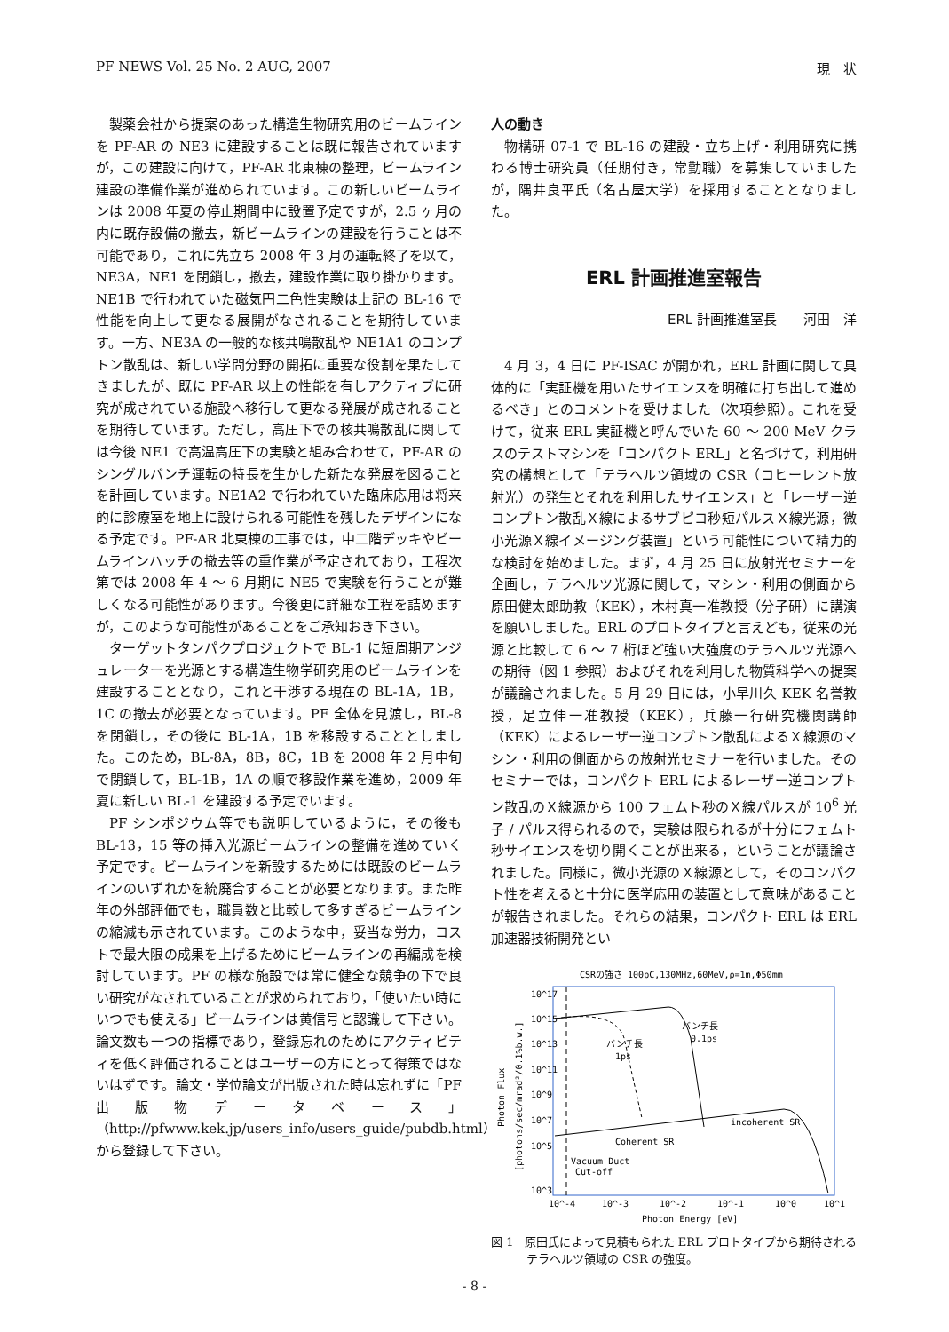PF NEWS Vol. 25 No. 2 AUG, 2007 現　状
製薬会社から提案のあった構造生物研究用のビームラインを PF-AR の NE3 に建設することは既に報告されていますが，この建設に向けて，PF-AR 北東棟の整理，ビームライン建設の準備作業が進められています。この新しいビームラインは 2008 年夏の停止期間中に設置予定ですが，2.5 ヶ月の内に既存設備の撤去，新ビームラインの建設を行うことは不可能であり，これに先立ち 2008 年 3 月の運転終了を以て，NE3A，NE1 を閉鎖し，撤去，建設作業に取り掛かります。NE1B で行われていた磁気円二色性実験は上記の BL-16 で性能を向上して更なる展開がなされることを期待しています。一方、NE3A の一般的な核共鳴散乱や NE1A1 のコンプトン散乱は、新しい学問分野の開拓に重要な役割を果たしてきましたが、既に PF-AR 以上の性能を有しアクティブに研究が成されている施設へ移行して更なる発展が成されることを期待しています。ただし，高圧下での核共鳴散乱に関しては今後 NE1 で高温高圧下の実験と組み合わせて，PF-AR のシングルバンチ運転の特長を生かした新たな発展を図ることを計画しています。NE1A2 で行われていた臨床応用は将来的に診療室を地上に設けられる可能性を残したデザインになる予定です。PF-AR 北東棟の工事では，中二階デッキやビームラインハッチの撤去等の重作業が予定されており，工程次第では 2008 年 4 ～ 6 月期に NE5 で実験を行うことが難しくなる可能性があります。今後更に詳細な工程を詰めますが，このような可能性があることをご承知おき下さい。
ターゲットタンパクプロジェクトで BL-1 に短周期アンジュレーターを光源とする構造生物学研究用のビームラインを建設することとなり，これと干渉する現在の BL-1A，1B，1C の撤去が必要となっています。PF 全体を見渡し，BL-8 を閉鎖し，その後に BL-1A，1B を移設することとしました。このため，BL-8A，8B，8C，1B を 2008 年 2 月中旬で閉鎖して，BL-1B，1A の順で移設作業を進め，2009 年夏に新しい BL-1 を建設する予定でいます。
PF シンポジウム等でも説明しているように，その後も BL-13，15 等の挿入光源ビームラインの整備を進めていく予定です。ビームラインを新設するためには既設のビームラインのいずれかを統廃合することが必要となります。また昨年の外部評価でも，職員数と比較して多すぎるビームラインの縮減も示されています。このような中，妥当な労力，コストで最大限の成果を上げるためにビームラインの再編成を検討しています。PF の様な施設では常に健全な競争の下で良い研究がなされていることが求められており，「使いたい時にいつでも使える」ビームラインは黄信号と認識して下さい。論文数も一つの指標であり，登録忘れのためにアクティビティを低く評価されることはユーザーの方にとって得策ではないはずです。論文・学位論文が出版された時は忘れずに「PF 出版物データベース」（http://pfwww.kek.jp/users_info/users_guide/pubdb.html）から登録して下さい。
人の動き
物構研 07-1 で BL-16 の建設・立ち上げ・利用研究に携わる博士研究員（任期付き，常勤職）を募集していましたが，隅井良平氏（名古屋大学）を採用することとなりました。
ERL 計画推進室報告
ERL 計画推進室長　　河田　洋
4 月 3，4 日に PF-ISAC が開かれ，ERL 計画に関して具体的に「実証機を用いたサイエンスを明確に打ち出して進めるべき」とのコメントを受けました（次項参照）。これを受けて，従来 ERL 実証機と呼んでいた 60 ～ 200 MeV クラスのテストマシンを「コンパクト ERL」と名づけて，利用研究の構想として「テラヘルツ領域の CSR（コヒーレント放射光）の発生とそれを利用したサイエンス」と「レーザー逆コンプトン散乱Ｘ線によるサブピコ秒短パルスＸ線光源，微小光源Ｘ線イメージング装置」という可能性について精力的な検討を始めました。まず，4 月 25 日に放射光セミナーを企画し，テラヘルツ光源に関して，マシン・利用の側面から原田健太郎助教（KEK），木村真一准教授（分子研）に講演を願いしました。ERL のプロトタイプと言えども，従来の光源と比較して 6 ～ 7 桁ほど強い大強度のテラヘルツ光源への期待（図 1 参照）およびそれを利用した物質科学への提案が議論されました。5 月 29 日には，小早川久 KEK 名誉教授，足立伸一准教授（KEK），兵藤一行研究機関講師（KEK）によるレーザー逆コンプトン散乱によるＸ線源のマシン・利用の側面からの放射光セミナーを行いました。そのセミナーでは，コンパクト ERL によるレーザー逆コンプトン散乱のＸ線源から 100 フェムト秒のＸ線パルスが 10<sup>6</sup> 光子 / パルス得られるので，実験は限られるが十分にフェムト秒サイエンスを切り開くことが出来る，ということが議論されました。同様に，微小光源のＸ線源として，そのコンパクト性を考えると十分に医学応用の装置として意味があることが報告されました。それらの結果，コンパクト ERL は ERL 加速器技術開発とい
CSRの強さ 100pC,130MHz,60MeV,ρ=1m,Φ50mm
10^17
10^15
10^13
10^11
10^9
10^7
10^5
10^3
バンチ長
1ps
バンチ長
0.1ps
incoherent SR
Coherent SR
Vacuum Duct
Cut-off
10^-4
10^-3
10^-2
10^-1
10^0
10^1
Photon Energy [eV]
Photon Flux
[photons/sec/mrad²/0.1%b.w.]
図 1　原田氏によって見積もられた ERL プロトタイプから期待されるテラヘルツ領域の CSR の強度。
- 8 -